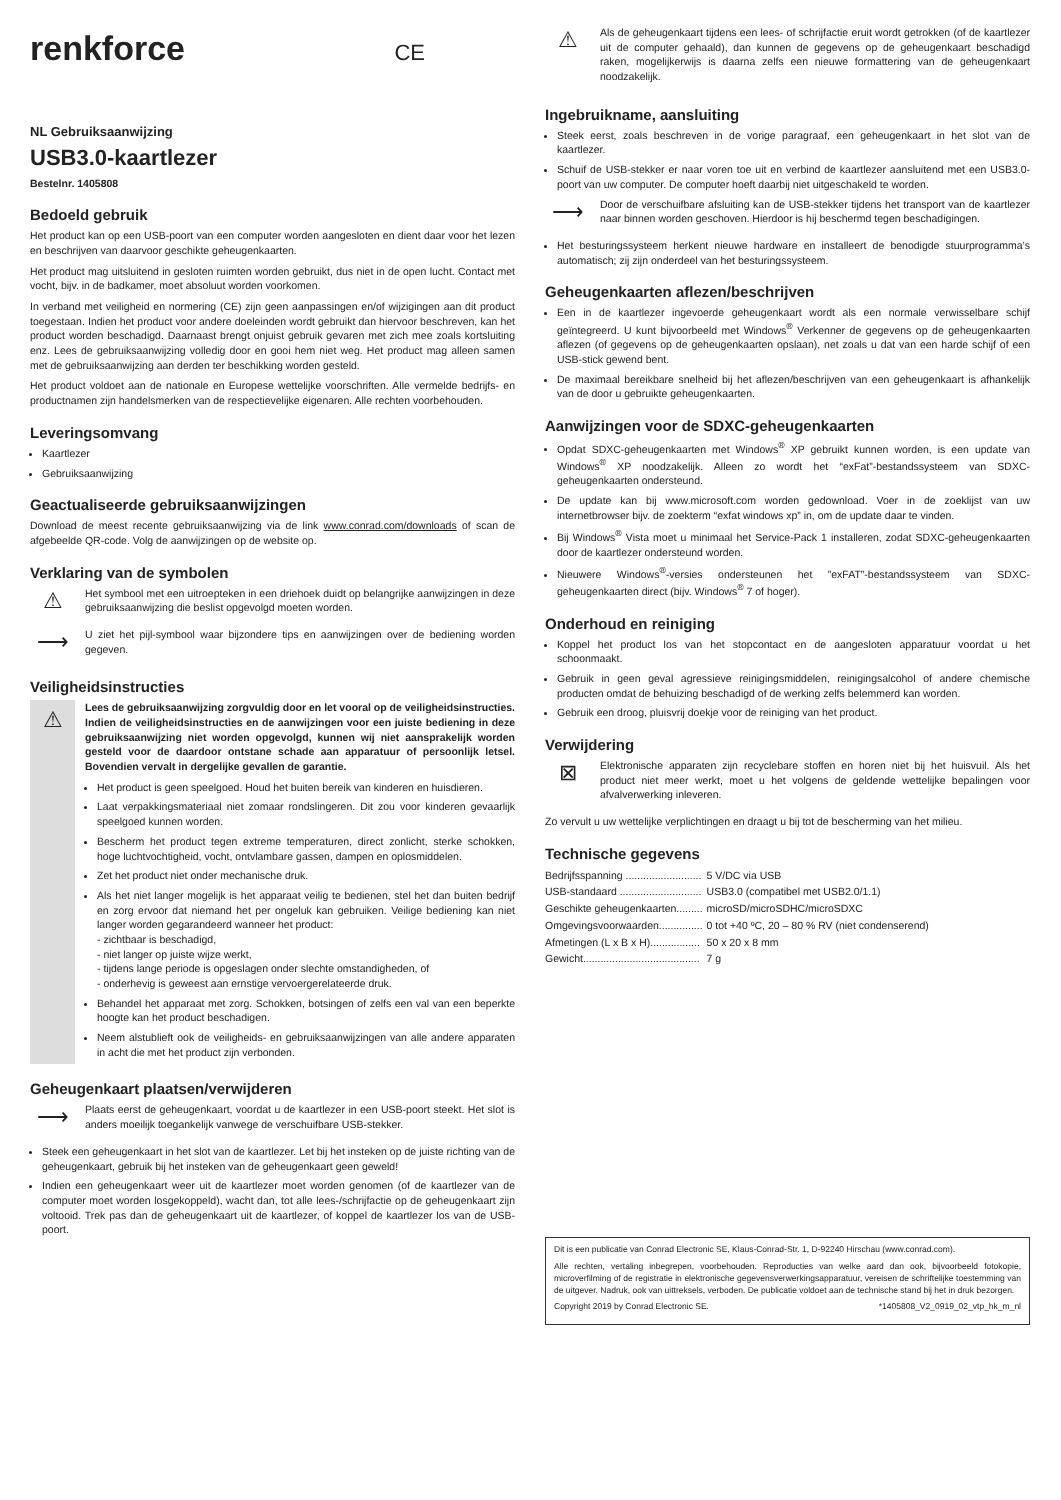renkforce CE
NL Gebruiksaanwijzing
USB3.0-kaartlezer
Bestelnr. 1405808
Bedoeld gebruik
Het product kan op een USB-poort van een computer worden aangesloten en dient daar voor het lezen en beschrijven van daarvoor geschikte geheugenkaarten.
Het product mag uitsluitend in gesloten ruimten worden gebruikt, dus niet in de open lucht. Contact met vocht, bijv. in de badkamer, moet absoluut worden voorkomen.
In verband met veiligheid en normering (CE) zijn geen aanpassingen en/of wijzigingen aan dit product toegestaan. Indien het product voor andere doeleinden wordt gebruikt dan hiervoor beschreven, kan het product worden beschadigd. Daarnaast brengt onjuist gebruik gevaren met zich mee zoals kortsluiting enz. Lees de gebruiksaanwijzing volledig door en gooi hem niet weg. Het product mag alleen samen met de gebruiksaanwijzing aan derden ter beschikking worden gesteld.
Het product voldoet aan de nationale en Europese wettelijke voorschriften. Alle vermelde bedrijfs- en productnamen zijn handelsmerken van de respectievelijke eigenaren. Alle rechten voorbehouden.
Leveringsomvang
Kaartlezer
Gebruiksaanwijzing
Geactualiseerde gebruiksaanwijzingen
Download de meest recente gebruiksaanwijzing via de link www.conrad.com/downloads of scan de afgebeelde QR-code. Volg de aanwijzingen op de website op.
Verklaring van de symbolen
⚠
Het symbool met een uitroepteken in een driehoek duidt op belangrijke aanwijzingen in deze gebruiksaanwijzing die beslist opgevolgd moeten worden.
⟶
U ziet het pijl-symbool waar bijzondere tips en aanwijzingen over de bediening worden gegeven.
Veiligheidsinstructies
⚠
Lees de gebruiksaanwijzing zorgvuldig door en let vooral op de veiligheidsinstructies. Indien de veiligheidsinstructies en de aanwijzingen voor een juiste bediening in deze gebruiksaanwijzing niet worden opgevolgd, kunnen wij niet aansprakelijk worden gesteld voor de daardoor ontstane schade aan apparatuur of persoonlijk letsel. Bovendien vervalt in dergelijke gevallen de garantie.
Het product is geen speelgoed. Houd het buiten bereik van kinderen en huisdieren.
Laat verpakkingsmateriaal niet zomaar rondslingeren. Dit zou voor kinderen gevaarlijk speelgoed kunnen worden.
Bescherm het product tegen extreme temperaturen, direct zonlicht, sterke schokken, hoge luchtvochtigheid, vocht, ontvlambare gassen, dampen en oplosmiddelen.
Zet het product niet onder mechanische druk.
Als het niet langer mogelijk is het apparaat veilig te bedienen, stel het dan buiten bedrijf en zorg ervoor dat niemand het per ongeluk kan gebruiken. Veilige bediening kan niet langer worden gegarandeerd wanneer het product:
- zichtbaar is beschadigd,
- niet langer op juiste wijze werkt,
- tijdens lange periode is opgeslagen onder slechte omstandigheden, of
- onderhevig is geweest aan ernstige vervoergerelateerde druk.
Behandel het apparaat met zorg. Schokken, botsingen of zelfs een val van een beperkte hoogte kan het product beschadigen.
Neem alstublieft ook de veiligheids- en gebruiksaanwijzingen van alle andere apparaten in acht die met het product zijn verbonden.
Geheugenkaart plaatsen/verwijderen
⟶
Plaats eerst de geheugenkaart, voordat u de kaartlezer in een USB-poort steekt. Het slot is anders moeilijk toegankelijk vanwege de verschuifbare USB-stekker.
Steek een geheugenkaart in het slot van de kaartlezer. Let bij het insteken op de juiste richting van de geheugenkaart, gebruik bij het insteken van de geheugenkaart geen geweld!
Indien een geheugenkaart weer uit de kaartlezer moet worden genomen (of de kaartlezer van de computer moet worden losgekoppeld), wacht dan, tot alle lees-/schrijfactie op de geheugenkaart zijn voltooid. Trek pas dan de geheugenkaart uit de kaartlezer, of koppel de kaartlezer los van de USB-poort.
⚠
Als de geheugenkaart tijdens een lees- of schrijfactie eruit wordt getrokken (of de kaartlezer uit de computer gehaald), dan kunnen de gegevens op de geheugenkaart beschadigd raken, mogelijkerwijs is daarna zelfs een nieuwe formattering van de geheugenkaart noodzakelijk.
Ingebruikname, aansluiting
Steek eerst, zoals beschreven in de vorige paragraaf, een geheugenkaart in het slot van de kaartlezer.
Schuif de USB-stekker er naar voren toe uit en verbind de kaartlezer aansluitend met een USB3.0-poort van uw computer. De computer hoeft daarbij niet uitgeschakeld te worden.
⟶
Door de verschuifbare afsluiting kan de USB-stekker tijdens het transport van de kaartlezer naar binnen worden geschoven. Hierdoor is hij beschermd tegen beschadigingen.
Het besturingssysteem herkent nieuwe hardware en installeert de benodigde stuurprogramma’s automatisch; zij zijn onderdeel van het besturingssysteem.
Geheugenkaarten aflezen/beschrijven
Een in de kaartlezer ingevoerde geheugenkaart wordt als een normale verwisselbare schijf geïntegreerd. U kunt bijvoorbeeld met Windows<sup>®</sup> Verkenner de gegevens op de geheugenkaarten aflezen (of gegevens op de geheugenkaarten opslaan), net zoals u dat van een harde schijf of een USB-stick gewend bent.
De maximaal bereikbare snelheid bij het aflezen/beschrijven van een geheugenkaart is afhankelijk van de door u gebruikte geheugenkaarten.
Aanwijzingen voor de SDXC-geheugenkaarten
Opdat SDXC-geheugenkaarten met Windows<sup>®</sup> XP gebruikt kunnen worden, is een update van Windows<sup>®</sup> XP noodzakelijk. Alleen zo wordt het “exFat”-bestandssysteem van SDXC-geheugenkaarten ondersteund.
De update kan bij www.microsoft.com worden gedownload. Voer in de zoeklijst van uw internetbrowser bijv. de zoekterm “exfat windows xp” in, om de update daar te vinden.
Bij Windows<sup>®</sup> Vista moet u minimaal het Service-Pack 1 installeren, zodat SDXC-geheugenkaarten door de kaartlezer ondersteund worden.
Nieuwere Windows<sup>®</sup>-versies ondersteunen het ”exFAT”-bestandssysteem van SDXC-geheugenkaarten direct (bijv. Windows<sup>®</sup> 7 of hoger).
Onderhoud en reiniging
Koppel het product los van het stopcontact en de aangesloten apparatuur voordat u het schoonmaakt.
Gebruik in geen geval agressieve reinigingsmiddelen, reinigingsalcohol of andere chemische producten omdat de behuizing beschadigd of de werking zelfs belemmerd kan worden.
Gebruik een droog, pluisvrij doekje voor de reiniging van het product.
Verwijdering
⊠
Elektronische apparaten zijn recyclebare stoffen en horen niet bij het huisvuil. Als het product niet meer werkt, moet u het volgens de geldende wettelijke bepalingen voor afvalverwerking inleveren.
Zo vervult u uw wettelijke verplichtingen en draagt u bij tot de bescherming van het milieu.
Technische gegevens
| Bedrijfsspanning .......................... | 5 V/DC via USB |
| USB-standaard ............................ | USB3.0 (compatibel met USB2.0/1.1) |
| Geschikte geheugenkaarten......... | microSD/microSDHC/microSDXC |
| Omgevingsvoorwaarden............... | 0 tot +40 ºC, 20 – 80 % RV (niet condenserend) |
| Afmetingen (L x B x H)................. | 50 x 20 x 8 mm |
| Gewicht........................................ | 7 g |
Dit is een publicatie van Conrad Electronic SE, Klaus-Conrad-Str. 1, D-92240 Hirschau (www.conrad.com).
Alle rechten, vertaling inbegrepen, voorbehouden. Reproducties van welke aard dan ook, bijvoorbeeld fotokopie, microverfilming of de registratie in elektronische gegevensverwerkingsapparatuur, vereisen de schriftelijke toestemming van de uitgever. Nadruk, ook van uittreksels, verboden. De publicatie voldoet aan de technische stand bij het in druk bezorgen.
Copyright 2019 by Conrad Electronic SE. *1405808_V2_0919_02_vtp_hk_m_nl